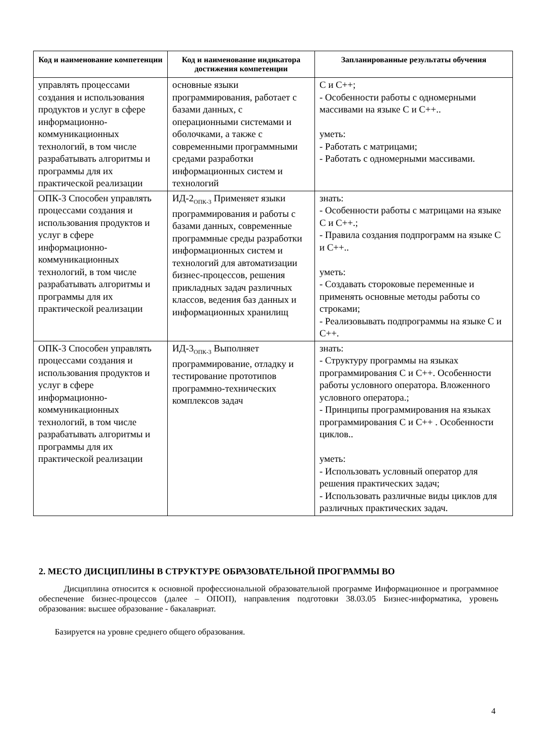| Код и наименование компетенции | Код и наименование индикатора достижения компетенции | Запланированные результаты обучения |
| --- | --- | --- |
| управлять процессами создания и использования продуктов и услуг в сфере информационно-коммуникационных технологий, в том числе разрабатывать алгоритмы и программы для их практической реализации | основные языки программирования, работает с базами данных, с операционными системами и оболочками, а также с современными программными средами разработки информационных систем и технологий | С и С++; - Особенности работы с одномерными массивами на языке С и С++.. уметь: - Работать с матрицами; - Работать с одномерными массивами. |
| ОПК-3 Способен управлять процессами создания и использования продуктов и услуг в сфере информационно-коммуникационных технологий, в том числе разрабатывать алгоритмы и программы для их практической реализации | ИД-2<sub>ОПК-3</sub> Применяет языки программирования и работы с базами данных, современные программные среды разработки информационных систем и технологий для автоматизации бизнес-процессов, решения прикладных задач различных классов, ведения баз данных и информационных хранилищ | знать: - Особенности работы с матрицами на языке С и С++.; - Правила создания подпрограмм на языке С и С++.. уметь: - Создавать стороковые переменные и применять основные методы работы со строками; - Реализовывать подпрограммы на языке С и С++. |
| ОПК-3 Способен управлять процессами создания и использования продуктов и услуг в сфере информационно-коммуникационных технологий, в том числе разрабатывать алгоритмы и программы для их практической реализации | ИД-3<sub>ОПК-3</sub> Выполняет программирование, отладку и тестирование прототипов программно-технических комплексов задач | знать: - Структуру программы на языках программирования С и С++. Особенности работы условного оператора. Вложенного условного оператора.; - Принципы программирования на языках программирования С и С++ . Особенности циклов.. уметь: - Использовать условный оператор для решения практических задач; - Использовать различные виды циклов для различных практических задач. |
2. МЕСТО ДИСЦИПЛИНЫ В СТРУКТУРЕ ОБРАЗОВАТЕЛЬНОЙ ПРОГРАММЫ ВО
Дисциплина относится к основной профессиональной образовательной программе Информационное и программное обеспечение бизнес-процессов (далее – ОПОП), направления подготовки 38.03.05 Бизнес-информатика, уровень образования: высшее образование - бакалавриат.
Базируется на уровне среднего общего образования.
4